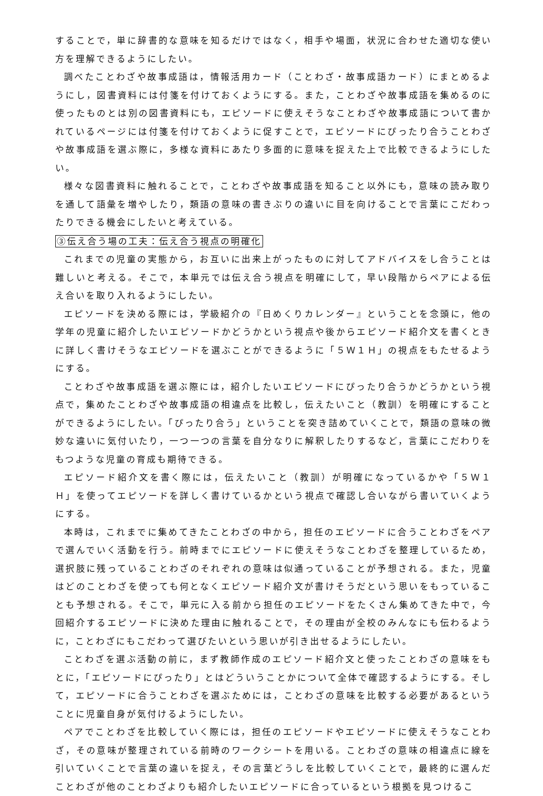することで，単に辞書的な意味を知るだけではなく，相手や場面，状況に合わせた適切な使い方を理解できるようにしたい。
調べたことわざや故事成語は，情報活用カード（ことわざ・故事成語カード）にまとめるようにし，図書資料には付箋を付けておくようにする。また，ことわざや故事成語を集めるのに使ったものとは別の図書資料にも，エピソードに使えそうなことわざや故事成語について書かれているページには付箋を付けておくように促すことで，エピソードにぴったり合うことわざや故事成語を選ぶ際に，多様な資料にあたり多面的に意味を捉えた上で比較できるようにしたい。
様々な図書資料に触れることで，ことわざや故事成語を知ること以外にも，意味の読み取りを通して語彙を増やしたり，類語の意味の書きぶりの違いに目を向けることで言葉にこだわったりできる機会にしたいと考えている。
③伝え合う場の工夫：伝え合う視点の明確化
これまでの児童の実態から，お互いに出来上がったものに対してアドバイスをし合うことは難しいと考える。そこで，本単元では伝え合う視点を明確にして，早い段階からペアによる伝え合いを取り入れるようにしたい。
エピソードを決める際には，学級紹介の『日めくりカレンダー』ということを念頭に，他の学年の児童に紹介したいエピソードかどうかという視点や後からエピソード紹介文を書くときに詳しく書けそうなエピソードを選ぶことができるように「５Ｗ１Ｈ」の視点をもたせるようにする。
ことわざや故事成語を選ぶ際には，紹介したいエピソードにぴったり合うかどうかという視点で，集めたことわざや故事成語の相違点を比較し，伝えたいこと（教訓）を明確にすることができるようにしたい。「ぴったり合う」ということを突き詰めていくことで，類語の意味の微妙な違いに気付いたり，一つ一つの言葉を自分なりに解釈したりするなど，言葉にこだわりをもつような児童の育成も期待できる。
エピソード紹介文を書く際には，伝えたいこと（教訓）が明確になっているかや「５Ｗ１Ｈ」を使ってエピソードを詳しく書けているかという視点で確認し合いながら書いていくようにする。
本時は，これまでに集めてきたことわざの中から，担任のエピソードに合うことわざをペアで選んでいく活動を行う。前時までにエピソードに使えそうなことわざを整理しているため，選択肢に残っていることわざのそれぞれの意味は似通っていることが予想される。また，児童はどのことわざを使っても何となくエピソード紹介文が書けそうだという思いをもっていることも予想される。そこで，単元に入る前から担任のエピソードをたくさん集めてきた中で，今回紹介するエピソードに決めた理由に触れることで，その理由が全校のみんなにも伝わるように，ことわざにもこだわって選びたいという思いが引き出せるようにしたい。
ことわざを選ぶ活動の前に，まず教師作成のエピソード紹介文と使ったことわざの意味をもとに，「エピソードにぴったり」とはどういうことかについて全体で確認するようにする。そして，エピソードに合うことわざを選ぶためには，ことわざの意味を比較する必要があるということに児童自身が気付けるようにしたい。
ペアでことわざを比較していく際には，担任のエピソードやエピソードに使えそうなことわざ，その意味が整理されている前時のワークシートを用いる。ことわざの意味の相違点に線を引いていくことで言葉の違いを捉え，その言葉どうしを比較していくことで，最終的に選んだことわざが他のことわざよりも紹介したいエピソードに合っているという根拠を見つけるこ